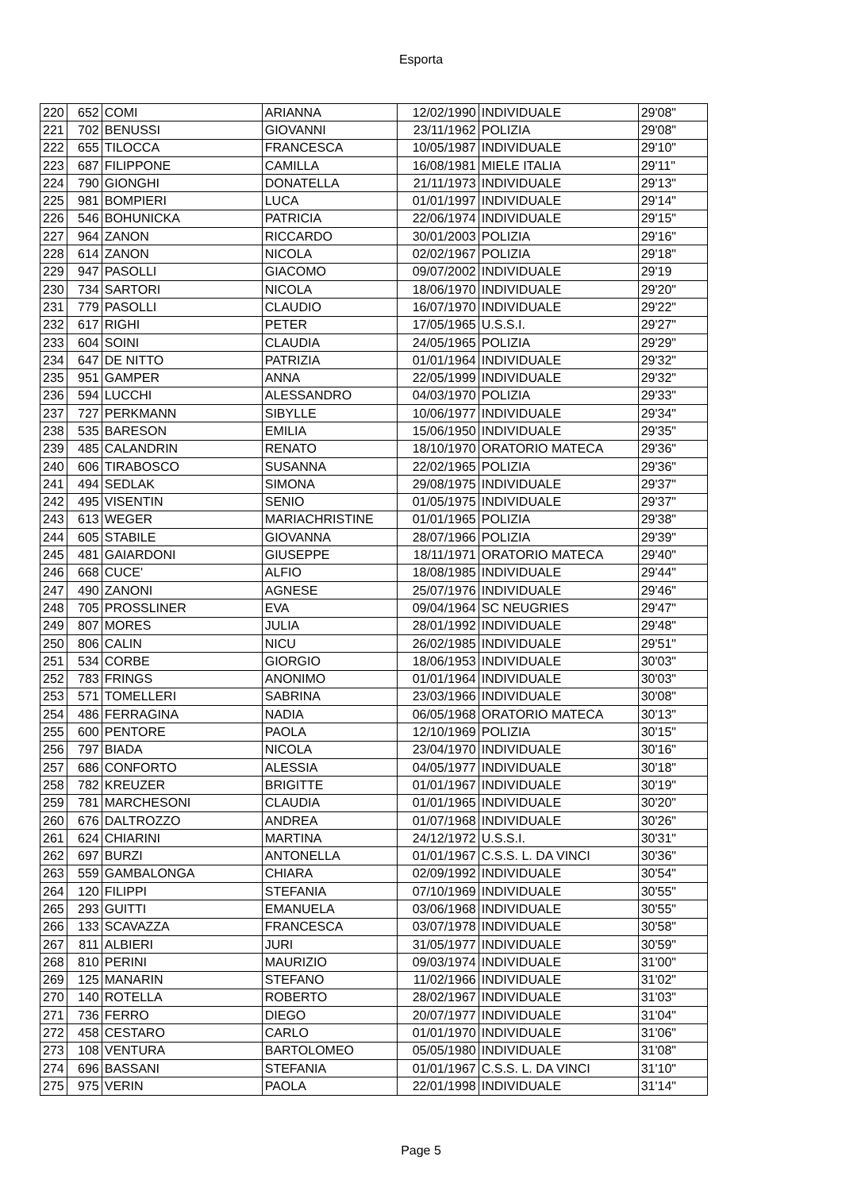Esporta
| 220 | 652 | COMI | ARIANNA | 12/02/1990 | INDIVIDUALE | 29'08" |
| 221 | 702 | BENUSSI | GIOVANNI | 23/11/1962 | POLIZIA | 29'08" |
| 222 | 655 | TILOCCA | FRANCESCA | 10/05/1987 | INDIVIDUALE | 29'10" |
| 223 | 687 | FILIPPONE | CAMILLA | 16/08/1981 | MIELE ITALIA | 29'11" |
| 224 | 790 | GIONGHI | DONATELLA | 21/11/1973 | INDIVIDUALE | 29'13" |
| 225 | 981 | BOMPIERI | LUCA | 01/01/1997 | INDIVIDUALE | 29'14" |
| 226 | 546 | BOHUNICKA | PATRICIA | 22/06/1974 | INDIVIDUALE | 29'15" |
| 227 | 964 | ZANON | RICCARDO | 30/01/2003 | POLIZIA | 29'16" |
| 228 | 614 | ZANON | NICOLA | 02/02/1967 | POLIZIA | 29'18" |
| 229 | 947 | PASOLLI | GIACOMO | 09/07/2002 | INDIVIDUALE | 29'19 |
| 230 | 734 | SARTORI | NICOLA | 18/06/1970 | INDIVIDUALE | 29'20" |
| 231 | 779 | PASOLLI | CLAUDIO | 16/07/1970 | INDIVIDUALE | 29'22" |
| 232 | 617 | RIGHI | PETER | 17/05/1965 | U.S.S.I. | 29'27" |
| 233 | 604 | SOINI | CLAUDIA | 24/05/1965 | POLIZIA | 29'29" |
| 234 | 647 | DE NITTO | PATRIZIA | 01/01/1964 | INDIVIDUALE | 29'32" |
| 235 | 951 | GAMPER | ANNA | 22/05/1999 | INDIVIDUALE | 29'32" |
| 236 | 594 | LUCCHI | ALESSANDRO | 04/03/1970 | POLIZIA | 29'33" |
| 237 | 727 | PERKMANN | SIBYLLE | 10/06/1977 | INDIVIDUALE | 29'34" |
| 238 | 535 | BARESON | EMILIA | 15/06/1950 | INDIVIDUALE | 29'35" |
| 239 | 485 | CALANDRIN | RENATO | 18/10/1970 | ORATORIO MATECA | 29'36" |
| 240 | 606 | TIRABOSCO | SUSANNA | 22/02/1965 | POLIZIA | 29'36" |
| 241 | 494 | SEDLAK | SIMONA | 29/08/1975 | INDIVIDUALE | 29'37" |
| 242 | 495 | VISENTIN | SENIO | 01/05/1975 | INDIVIDUALE | 29'37" |
| 243 | 613 | WEGER | MARIACHRISTINE | 01/01/1965 | POLIZIA | 29'38" |
| 244 | 605 | STABILE | GIOVANNA | 28/07/1966 | POLIZIA | 29'39" |
| 245 | 481 | GAIARDONI | GIUSEPPE | 18/11/1971 | ORATORIO MATECA | 29'40" |
| 246 | 668 | CUCE' | ALFIO | 18/08/1985 | INDIVIDUALE | 29'44" |
| 247 | 490 | ZANONI | AGNESE | 25/07/1976 | INDIVIDUALE | 29'46" |
| 248 | 705 | PROSSLINER | EVA | 09/04/1964 | SC NEUGRIES | 29'47" |
| 249 | 807 | MORES | JULIA | 28/01/1992 | INDIVIDUALE | 29'48" |
| 250 | 806 | CALIN | NICU | 26/02/1985 | INDIVIDUALE | 29'51" |
| 251 | 534 | CORBE | GIORGIO | 18/06/1953 | INDIVIDUALE | 30'03" |
| 252 | 783 | FRINGS | ANONIMO | 01/01/1964 | INDIVIDUALE | 30'03" |
| 253 | 571 | TOMELLERI | SABRINA | 23/03/1966 | INDIVIDUALE | 30'08" |
| 254 | 486 | FERRAGINA | NADIA | 06/05/1968 | ORATORIO MATECA | 30'13" |
| 255 | 600 | PENTORE | PAOLA | 12/10/1969 | POLIZIA | 30'15" |
| 256 | 797 | BIADA | NICOLA | 23/04/1970 | INDIVIDUALE | 30'16" |
| 257 | 686 | CONFORTO | ALESSIA | 04/05/1977 | INDIVIDUALE | 30'18" |
| 258 | 782 | KREUZER | BRIGITTE | 01/01/1967 | INDIVIDUALE | 30'19" |
| 259 | 781 | MARCHESONI | CLAUDIA | 01/01/1965 | INDIVIDUALE | 30'20" |
| 260 | 676 | DALTROZZO | ANDREA | 01/07/1968 | INDIVIDUALE | 30'26" |
| 261 | 624 | CHIARINI | MARTINA | 24/12/1972 | U.S.S.I. | 30'31" |
| 262 | 697 | BURZI | ANTONELLA | 01/01/1967 | C.S.S. L. DA VINCI | 30'36" |
| 263 | 559 | GAMBALONGA | CHIARA | 02/09/1992 | INDIVIDUALE | 30'54" |
| 264 | 120 | FILIPPI | STEFANIA | 07/10/1969 | INDIVIDUALE | 30'55" |
| 265 | 293 | GUITTI | EMANUELA | 03/06/1968 | INDIVIDUALE | 30'55" |
| 266 | 133 | SCAVAZZA | FRANCESCA | 03/07/1978 | INDIVIDUALE | 30'58" |
| 267 | 811 | ALBIERI | JURI | 31/05/1977 | INDIVIDUALE | 30'59" |
| 268 | 810 | PERINI | MAURIZIO | 09/03/1974 | INDIVIDUALE | 31'00" |
| 269 | 125 | MANARIN | STEFANO | 11/02/1966 | INDIVIDUALE | 31'02" |
| 270 | 140 | ROTELLA | ROBERTO | 28/02/1967 | INDIVIDUALE | 31'03" |
| 271 | 736 | FERRO | DIEGO | 20/07/1977 | INDIVIDUALE | 31'04" |
| 272 | 458 | CESTARO | CARLO | 01/01/1970 | INDIVIDUALE | 31'06" |
| 273 | 108 | VENTURA | BARTOLOMEO | 05/05/1980 | INDIVIDUALE | 31'08" |
| 274 | 696 | BASSANI | STEFANIA | 01/01/1967 | C.S.S. L. DA VINCI | 31'10" |
| 275 | 975 | VERIN | PAOLA | 22/01/1998 | INDIVIDUALE | 31'14" |
Page 5